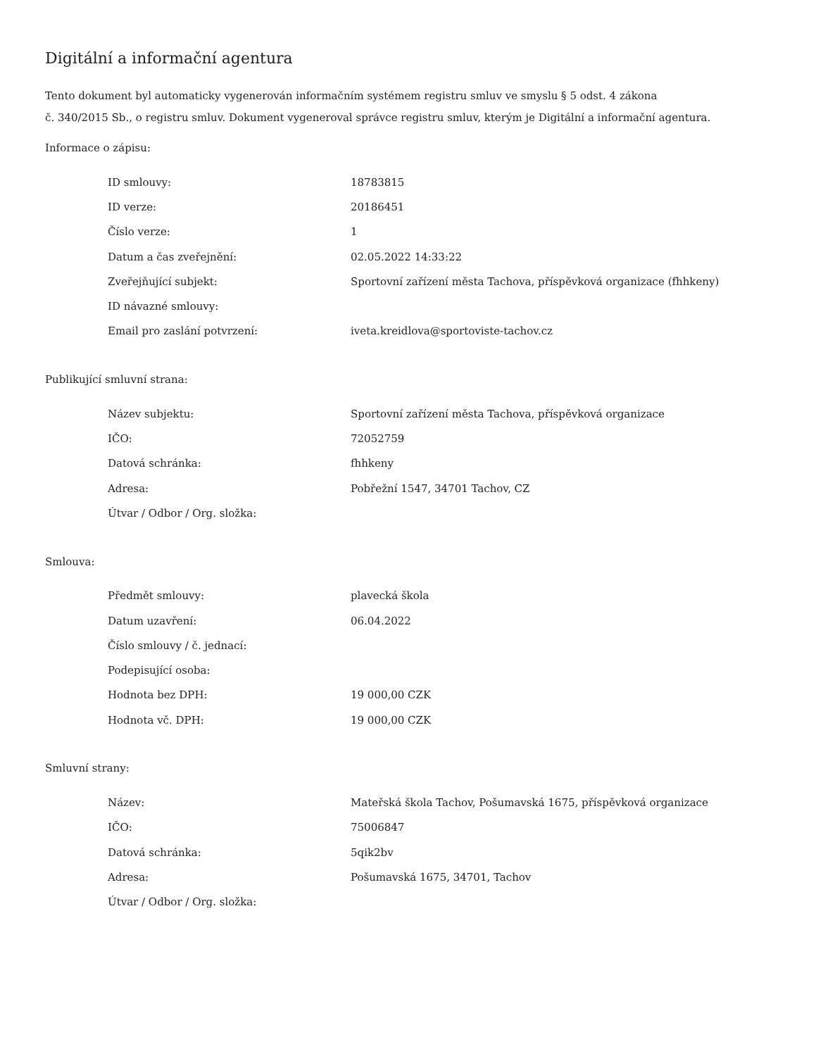Digitální a informační agentura
Tento dokument byl automaticky vygenerován informačním systémem registru smluv ve smyslu § 5 odst. 4 zákona
č. 340/2015 Sb., o registru smluv. Dokument vygeneroval správce registru smluv, kterým je Digitální a informační agentura.
Informace o zápisu:
| ID smlouvy: | 18783815 |
| ID verze: | 20186451 |
| Číslo verze: | 1 |
| Datum a čas zveřejnění: | 02.05.2022 14:33:22 |
| Zveřejňující subjekt: | Sportovní zařízení města Tachova, příspěvková organizace (fhhkeny) |
| ID návazné smlouvy: | |
| Email pro zaslání potvrzení: | iveta.kreidlova@sportoviste-tachov.cz |
Publikující smluvní strana:
| Název subjektu: | Sportovní zařízení města Tachova, příspěvková organizace |
| IČO: | 72052759 |
| Datová schránka: | fhhkeny |
| Adresa: | Pobřežní 1547, 34701 Tachov, CZ |
| Útvar / Odbor / Org. složka: | |
Smlouva:
| Předmět smlouvy: | plavecká škola |
| Datum uzavření: | 06.04.2022 |
| Číslo smlouvy / č. jednací: | |
| Podepisující osoba: | |
| Hodnota bez DPH: | 19 000,00 CZK |
| Hodnota vč. DPH: | 19 000,00 CZK |
Smluvní strany:
| Název: | Mateřská škola Tachov, Pošumavská 1675, příspěvková organizace |
| IČO: | 75006847 |
| Datová schránka: | 5qik2bv |
| Adresa: | Pošumavská 1675, 34701, Tachov |
| Útvar / Odbor / Org. složka: | |